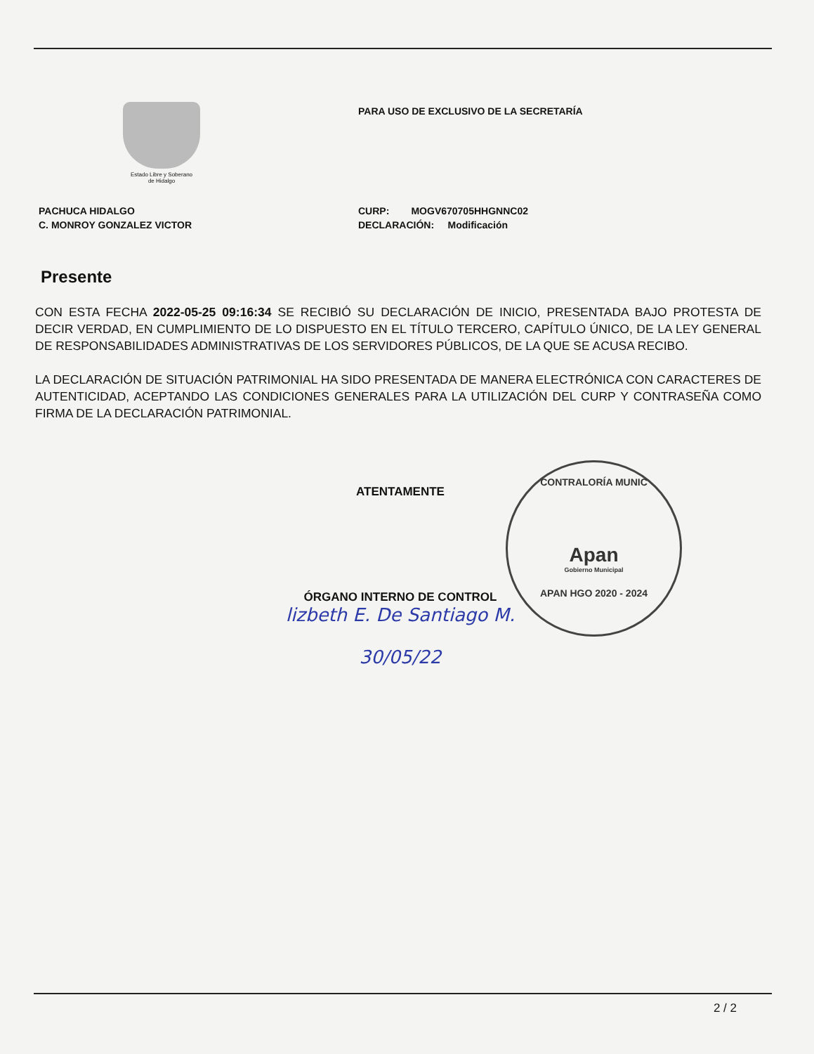Estado Libre y Soberano
de Hidalgo
PARA USO DE EXCLUSIVO DE LA SECRETARÍA
PACHUCA HIDALGO
C. MONROY GONZALEZ VICTOR
CURP: MOGV670705HHGNNC02
DECLARACIÓN: Modificación
Presente
CON ESTA FECHA 2022-05-25 09:16:34 SE RECIBIÓ SU DECLARACIÓN DE INICIO, PRESENTADA BAJO PROTESTA DE DECIR VERDAD, EN CUMPLIMIENTO DE LO DISPUESTO EN EL TÍTULO TERCERO, CAPÍTULO ÚNICO, DE LA LEY GENERAL DE RESPONSABILIDADES ADMINISTRATIVAS DE LOS SERVIDORES PÚBLICOS, DE LA QUE SE ACUSA RECIBO.
LA DECLARACIÓN DE SITUACIÓN PATRIMONIAL HA SIDO PRESENTADA DE MANERA ELECTRÓNICA CON CARACTERES DE AUTENTICIDAD, ACEPTANDO LAS CONDICIONES GENERALES PARA LA UTILIZACIÓN DEL CURP Y CONTRASEÑA COMO FIRMA DE LA DECLARACIÓN PATRIMONIAL.
ATENTAMENTE
ÓRGANO INTERNO DE CONTROL
lizbeth E. De Santiago M.
30/05/22
CONTRALORÍA MUNIC
Apan
Gobierno Municipal
APAN HGO 2020 - 2024
2 / 2